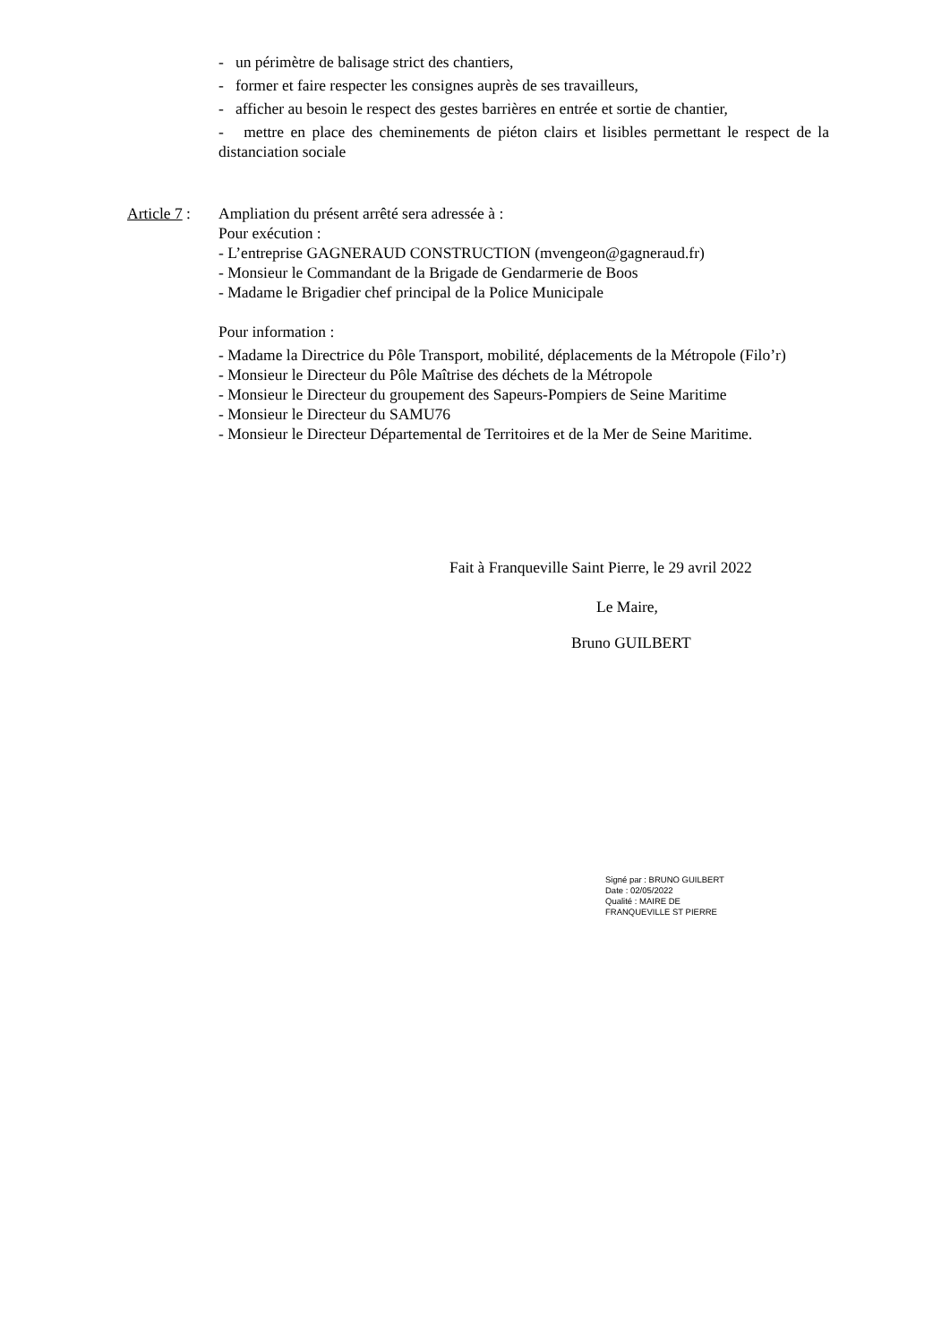- un périmètre de balisage strict des chantiers,
- former et faire respecter les consignes auprès de ses travailleurs,
- afficher au besoin le respect des gestes barrières en entrée et sortie de chantier,
- mettre en place des cheminements de piéton clairs et lisibles permettant le respect de la distanciation sociale
Article 7 :
Ampliation du présent arrêté sera adressée à :
Pour exécution :
- L’entreprise GAGNERAUD CONSTRUCTION (mvengeon@gagneraud.fr)
- Monsieur le Commandant de la Brigade de Gendarmerie de Boos
- Madame le Brigadier chef principal de la Police Municipale
Pour information :
- Madame la Directrice du Pôle Transport, mobilité, déplacements de la Métropole (Filo’r)
- Monsieur le Directeur du Pôle Maîtrise des déchets de la Métropole
- Monsieur le Directeur du groupement des Sapeurs-Pompiers de Seine Maritime
- Monsieur le Directeur du SAMU76
- Monsieur le Directeur Départemental de Territoires et de la Mer de Seine Maritime.
Fait à Franqueville Saint Pierre, le 29 avril 2022
Le Maire,
Bruno GUILBERT
Signé par : BRUNO GUILBERT
Date : 02/05/2022
Qualité : MAIRE DE
FRANQUEVILLE ST PIERRE